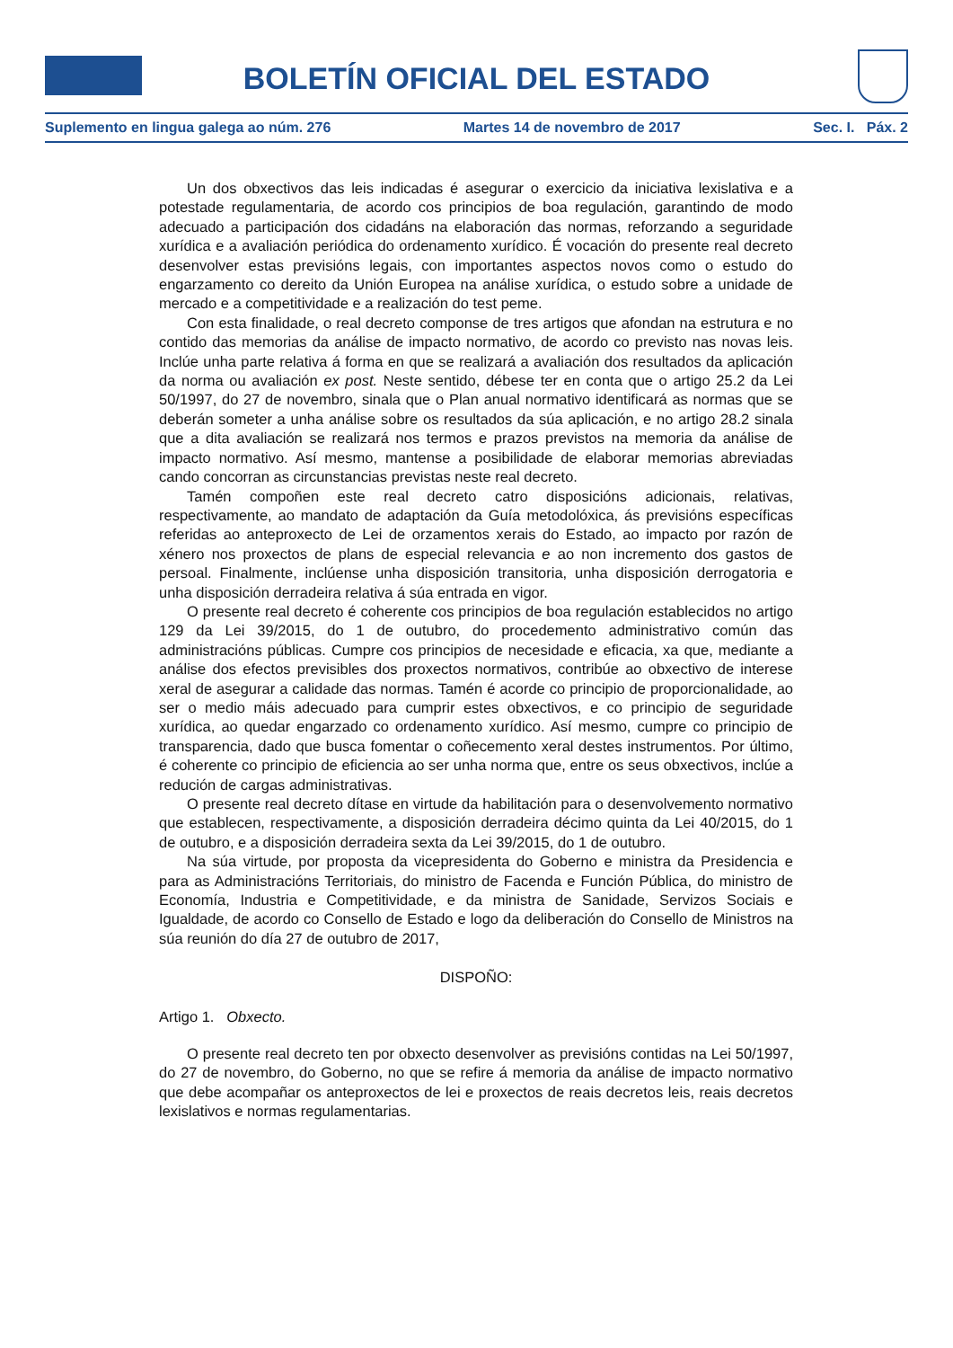BOLETÍN OFICIAL DEL ESTADO
Suplemento en lingua galega ao núm. 276 Martes 14 de novembro de 2017 Sec. I. Páx. 2
Un dos obxectivos das leis indicadas é asegurar o exercicio da iniciativa lexislativa e a potestade regulamentaria, de acordo cos principios de boa regulación, garantindo de modo adecuado a participación dos cidadáns na elaboración das normas, reforzando a seguridade xurídica e a avaliación periódica do ordenamento xurídico. É vocación do presente real decreto desenvolver estas previsións legais, con importantes aspectos novos como o estudo do engarzamento co dereito da Unión Europea na análise xurídica, o estudo sobre a unidade de mercado e a competitividade e a realización do test peme.
Con esta finalidade, o real decreto componse de tres artigos que afondan na estrutura e no contido das memorias da análise de impacto normativo, de acordo co previsto nas novas leis. Inclúe unha parte relativa á forma en que se realizará a avaliación dos resultados da aplicación da norma ou avaliación ex post. Neste sentido, débese ter en conta que o artigo 25.2 da Lei 50/1997, do 27 de novembro, sinala que o Plan anual normativo identificará as normas que se deberán someter a unha análise sobre os resultados da súa aplicación, e no artigo 28.2 sinala que a dita avaliación se realizará nos termos e prazos previstos na memoria da análise de impacto normativo. Así mesmo, mantense a posibilidade de elaborar memorias abreviadas cando concorran as circunstancias previstas neste real decreto.
Tamén compoñen este real decreto catro disposicións adicionais, relativas, respectivamente, ao mandato de adaptación da Guía metodolóxica, ás previsións específicas referidas ao anteproxecto de Lei de orzamentos xerais do Estado, ao impacto por razón de xénero nos proxectos de plans de especial relevancia e ao non incremento dos gastos de persoal. Finalmente, inclúense unha disposición transitoria, unha disposición derrogatoria e unha disposición derradeira relativa á súa entrada en vigor.
O presente real decreto é coherente cos principios de boa regulación establecidos no artigo 129 da Lei 39/2015, do 1 de outubro, do procedemento administrativo común das administracións públicas. Cumpre cos principios de necesidade e eficacia, xa que, mediante a análise dos efectos previsibles dos proxectos normativos, contribúe ao obxectivo de interese xeral de asegurar a calidade das normas. Tamén é acorde co principio de proporcionalidade, ao ser o medio máis adecuado para cumprir estes obxectivos, e co principio de seguridade xurídica, ao quedar engarzado co ordenamento xurídico. Así mesmo, cumpre co principio de transparencia, dado que busca fomentar o coñecemento xeral destes instrumentos. Por último, é coherente co principio de eficiencia ao ser unha norma que, entre os seus obxectivos, inclúe a redución de cargas administrativas.
O presente real decreto dítase en virtude da habilitación para o desenvolvemento normativo que establecen, respectivamente, a disposición derradeira décimo quinta da Lei 40/2015, do 1 de outubro, e a disposición derradeira sexta da Lei 39/2015, do 1 de outubro.
Na súa virtude, por proposta da vicepresidenta do Goberno e ministra da Presidencia e para as Administracións Territoriais, do ministro de Facenda e Función Pública, do ministro de Economía, Industria e Competitividade, e da ministra de Sanidade, Servizos Sociais e Igualdade, de acordo co Consello de Estado e logo da deliberación do Consello de Ministros na súa reunión do día 27 de outubro de 2017,
DISPOÑO:
Artigo 1. Obxecto.
O presente real decreto ten por obxecto desenvolver as previsións contidas na Lei 50/1997, do 27 de novembro, do Goberno, no que se refire á memoria da análise de impacto normativo que debe acompañar os anteproxectos de lei e proxectos de reais decretos leis, reais decretos lexislativos e normas regulamentarias.